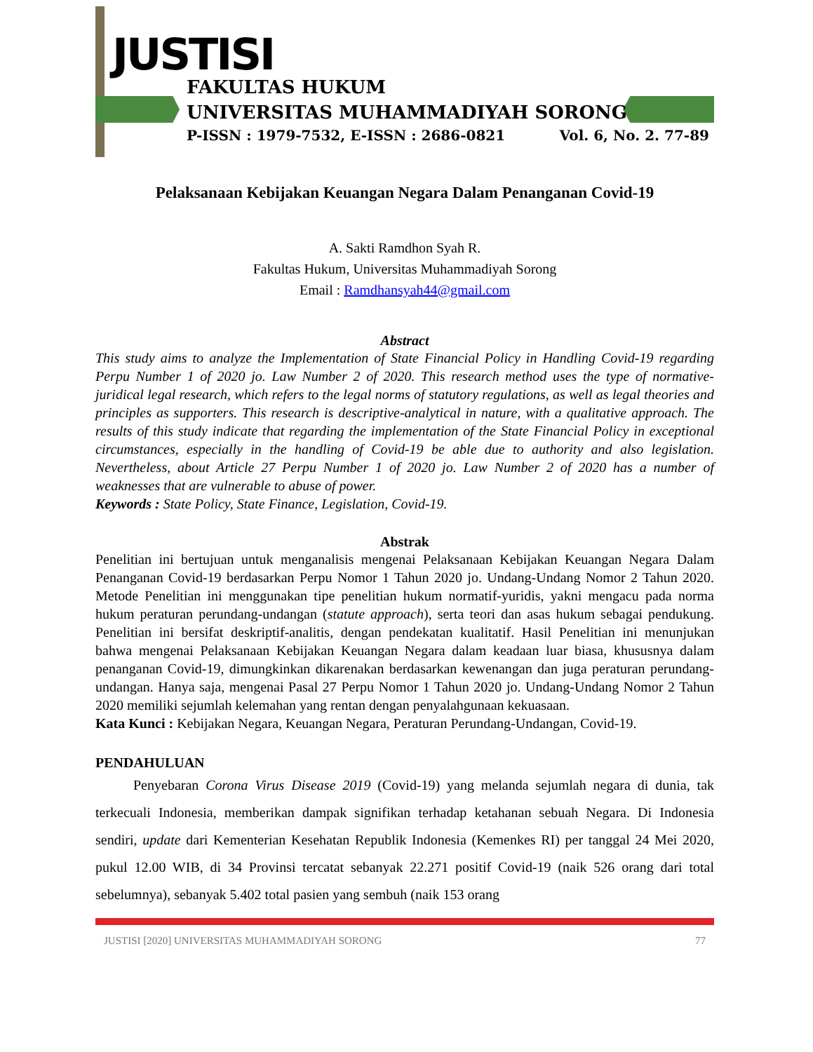JUSTISI
FAKULTAS HUKUM
UNIVERSITAS MUHAMMADIYAH SORONG
P-ISSN : 1979-7532, E-ISSN : 2686-0821 Vol. 6, No. 2. 77-89
Pelaksanaan Kebijakan Keuangan Negara Dalam Penanganan Covid-19
A. Sakti Ramdhon Syah R.
Fakultas Hukum, Universitas Muhammadiyah Sorong
Email : Ramdhansyah44@gmail.com
Abstract
This study aims to analyze the Implementation of State Financial Policy in Handling Covid-19 regarding Perpu Number 1 of 2020 jo. Law Number 2 of 2020. This research method uses the type of normative-juridical legal research, which refers to the legal norms of statutory regulations, as well as legal theories and principles as supporters. This research is descriptive-analytical in nature, with a qualitative approach. The results of this study indicate that regarding the implementation of the State Financial Policy in exceptional circumstances, especially in the handling of Covid-19 be able due to authority and also legislation. Nevertheless, about Article 27 Perpu Number 1 of 2020 jo. Law Number 2 of 2020 has a number of weaknesses that are vulnerable to abuse of power.
Keywords : State Policy, State Finance, Legislation, Covid-19.
Abstrak
Penelitian ini bertujuan untuk menganalisis mengenai Pelaksanaan Kebijakan Keuangan Negara Dalam Penanganan Covid-19 berdasarkan Perpu Nomor 1 Tahun 2020 jo. Undang-Undang Nomor 2 Tahun 2020. Metode Penelitian ini menggunakan tipe penelitian hukum normatif-yuridis, yakni mengacu pada norma hukum peraturan perundang-undangan (statute approach), serta teori dan asas hukum sebagai pendukung. Penelitian ini bersifat deskriptif-analitis, dengan pendekatan kualitatif. Hasil Penelitian ini menunjukan bahwa mengenai Pelaksanaan Kebijakan Keuangan Negara dalam keadaan luar biasa, khususnya dalam penanganan Covid-19, dimungkinkan dikarenakan berdasarkan kewenangan dan juga peraturan perundang-undangan. Hanya saja, mengenai Pasal 27 Perpu Nomor 1 Tahun 2020 jo. Undang-Undang Nomor 2 Tahun 2020 memiliki sejumlah kelemahan yang rentan dengan penyalahgunaan kekuasaan.
Kata Kunci : Kebijakan Negara, Keuangan Negara, Peraturan Perundang-Undangan, Covid-19.
PENDAHULUAN
Penyebaran Corona Virus Disease 2019 (Covid-19) yang melanda sejumlah negara di dunia, tak terkecuali Indonesia, memberikan dampak signifikan terhadap ketahanan sebuah Negara. Di Indonesia sendiri, update dari Kementerian Kesehatan Republik Indonesia (Kemenkes RI) per tanggal 24 Mei 2020, pukul 12.00 WIB, di 34 Provinsi tercatat sebanyak 22.271 positif Covid-19 (naik 526 orang dari total sebelumnya), sebanyak 5.402 total pasien yang sembuh (naik 153 orang
JUSTISI [2020] UNIVERSITAS MUHAMMADIYAH SORONG 77